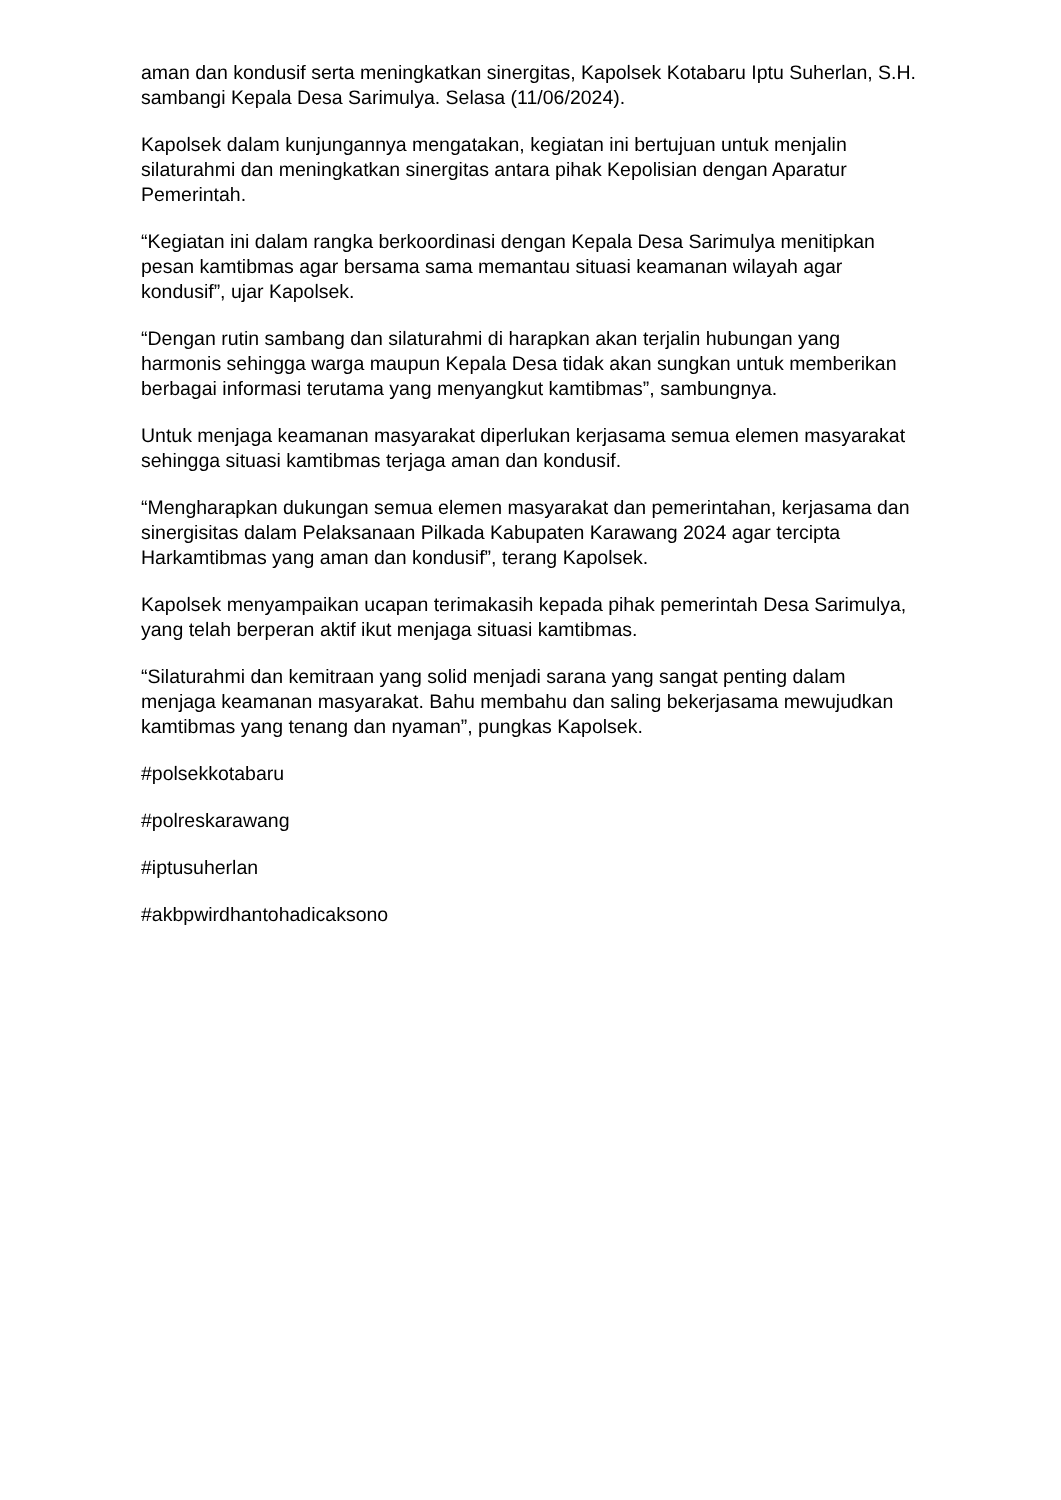aman dan kondusif serta meningkatkan sinergitas, Kapolsek Kotabaru Iptu Suherlan, S.H. sambangi Kepala Desa Sarimulya. Selasa (11/06/2024).
Kapolsek dalam kunjungannya mengatakan, kegiatan ini bertujuan untuk menjalin silaturahmi dan meningkatkan sinergitas antara pihak Kepolisian dengan Aparatur Pemerintah.
“Kegiatan ini dalam rangka berkoordinasi dengan Kepala Desa Sarimulya menitipkan pesan kamtibmas agar bersama sama memantau situasi keamanan wilayah agar kondusif”, ujar Kapolsek.
“Dengan rutin sambang dan silaturahmi di harapkan akan terjalin hubungan yang harmonis sehingga warga maupun Kepala Desa tidak akan sungkan untuk memberikan berbagai informasi terutama yang menyangkut kamtibmas”, sambungnya.
Untuk menjaga keamanan masyarakat diperlukan kerjasama semua elemen masyarakat sehingga situasi kamtibmas terjaga aman dan kondusif.
“Mengharapkan dukungan semua elemen masyarakat dan pemerintahan, kerjasama dan sinergisitas dalam Pelaksanaan Pilkada Kabupaten Karawang 2024 agar tercipta Harkamtibmas yang aman dan kondusif”, terang Kapolsek.
Kapolsek menyampaikan ucapan terimakasih kepada pihak pemerintah Desa Sarimulya, yang telah berperan aktif ikut menjaga situasi kamtibmas.
“Silaturahmi dan kemitraan yang solid menjadi sarana yang sangat penting dalam menjaga keamanan masyarakat. Bahu membahu dan saling bekerjasama mewujudkan kamtibmas yang tenang dan nyaman”, pungkas Kapolsek.
#polsekkotabaru
#polreskarawang
#iptusuherlan
#akbpwirdhantohadicaksono